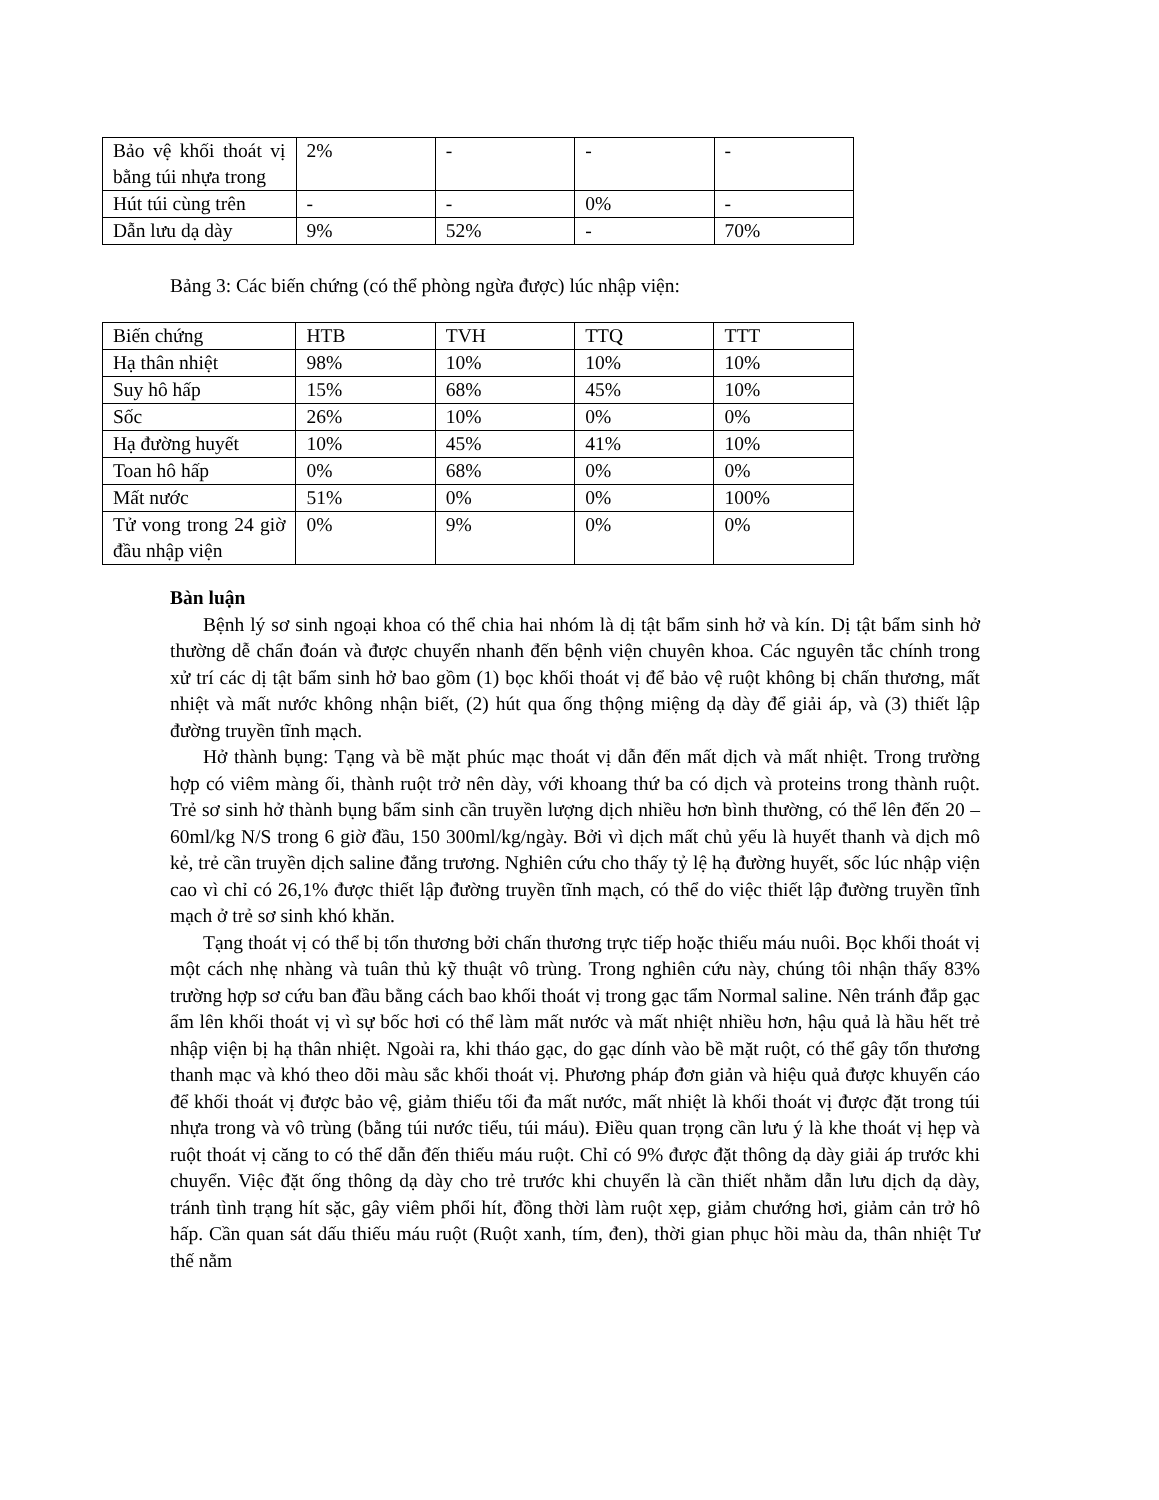| Bảo vệ khối thoát vị bằng túi nhựa trong | 2% | - | - | - |
| Hút túi cùng trên | - | - | 0% | - |
| Dẫn lưu dạ dày | 9% | 52% | - | 70% |
Bảng 3: Các biến chứng (có thể phòng ngừa được) lúc nhập viện:
| Biến chứng | HTB | TVH | TTQ | TTT |
| Hạ thân nhiệt | 98% | 10% | 10% | 10% |
| Suy hô hấp | 15% | 68% | 45% | 10% |
| Sốc | 26% | 10% | 0% | 0% |
| Hạ đường huyết | 10% | 45% | 41% | 10% |
| Toan hô hấp | 0% | 68% | 0% | 0% |
| Mất nước | 51% | 0% | 0% | 100% |
| Tử vong trong 24 giờ đầu nhập viện | 0% | 9% | 0% | 0% |
Bàn luận
Bệnh lý sơ sinh ngoại khoa có thể chia hai nhóm là dị tật bẩm sinh hở và kín. Dị tật bẩm sinh hở thường dễ chẩn đoán và được chuyển nhanh đến bệnh viện chuyên khoa. Các nguyên tắc chính trong xử trí các dị tật bẩm sinh hở bao gồm (1) bọc khối thoát vị để bảo vệ ruột không bị chấn thương, mất nhiệt và mất nước không nhận biết, (2) hút qua ống thộng miệng dạ dày để giải áp, và (3) thiết lập đường truyền tĩnh mạch.
Hở thành bụng: Tạng và bề mặt phúc mạc thoát vị dẫn đến mất dịch và mất nhiệt. Trong trường hợp có viêm màng ối, thành ruột trở nên dày, với khoang thứ ba có dịch và proteins trong thành ruột. Trẻ sơ sinh hở thành bụng bẩm sinh cần truyền lượng dịch nhiều hơn bình thường, có thể lên đến 20 – 60ml/kg N/S trong 6 giờ đầu, 150 300ml/kg/ngày. Bởi vì dịch mất chủ yếu là huyết thanh và dịch mô kẻ, trẻ cần truyền dịch saline đẳng trương. Nghiên cứu cho thấy tỷ lệ hạ đường huyết, sốc lúc nhập viện cao vì chỉ có 26,1% được thiết lập đường truyền tĩnh mạch, có thể do việc thiết lập đường truyền tĩnh mạch ở trẻ sơ sinh khó khăn.
Tạng thoát vị có thể bị tổn thương bởi chấn thương trực tiếp hoặc thiếu máu nuôi. Bọc khối thoát vị một cách nhẹ nhàng và tuân thủ kỹ thuật vô trùng. Trong nghiên cứu này, chúng tôi nhận thấy 83% trường hợp sơ cứu ban đầu bằng cách bao khối thoát vị trong gạc tẩm Normal saline. Nên tránh đắp gạc ẩm lên khối thoát vị vì sự bốc hơi có thể làm mất nước và mất nhiệt nhiều hơn, hậu quả là hầu hết trẻ nhập viện bị hạ thân nhiệt. Ngoài ra, khi tháo gạc, do gạc dính vào bề mặt ruột, có thể gây tổn thương thanh mạc và khó theo dõi màu sắc khối thoát vị. Phương pháp đơn giản và hiệu quả được khuyến cáo để khối thoát vị được bảo vệ, giảm thiểu tối đa mất nước, mất nhiệt là khối thoát vị được đặt trong túi nhựa trong và vô trùng (bằng túi nước tiểu, túi máu). Điều quan trọng cần lưu ý là khe thoát vị hẹp và ruột thoát vị căng to có thể dẫn đến thiếu máu ruột. Chỉ có 9% được đặt thông dạ dày giải áp trước khi chuyển. Việc đặt ống thông dạ dày cho trẻ trước khi chuyển là cần thiết nhằm dẫn lưu dịch dạ dày, tránh tình trạng hít sặc, gây viêm phổi hít, đồng thời làm ruột xẹp, giảm chướng hơi, giảm cản trở hô hấp. Cần quan sát dấu thiếu máu ruột (Ruột xanh, tím, đen), thời gian phục hồi màu da, thân nhiệt Tư thế nằm